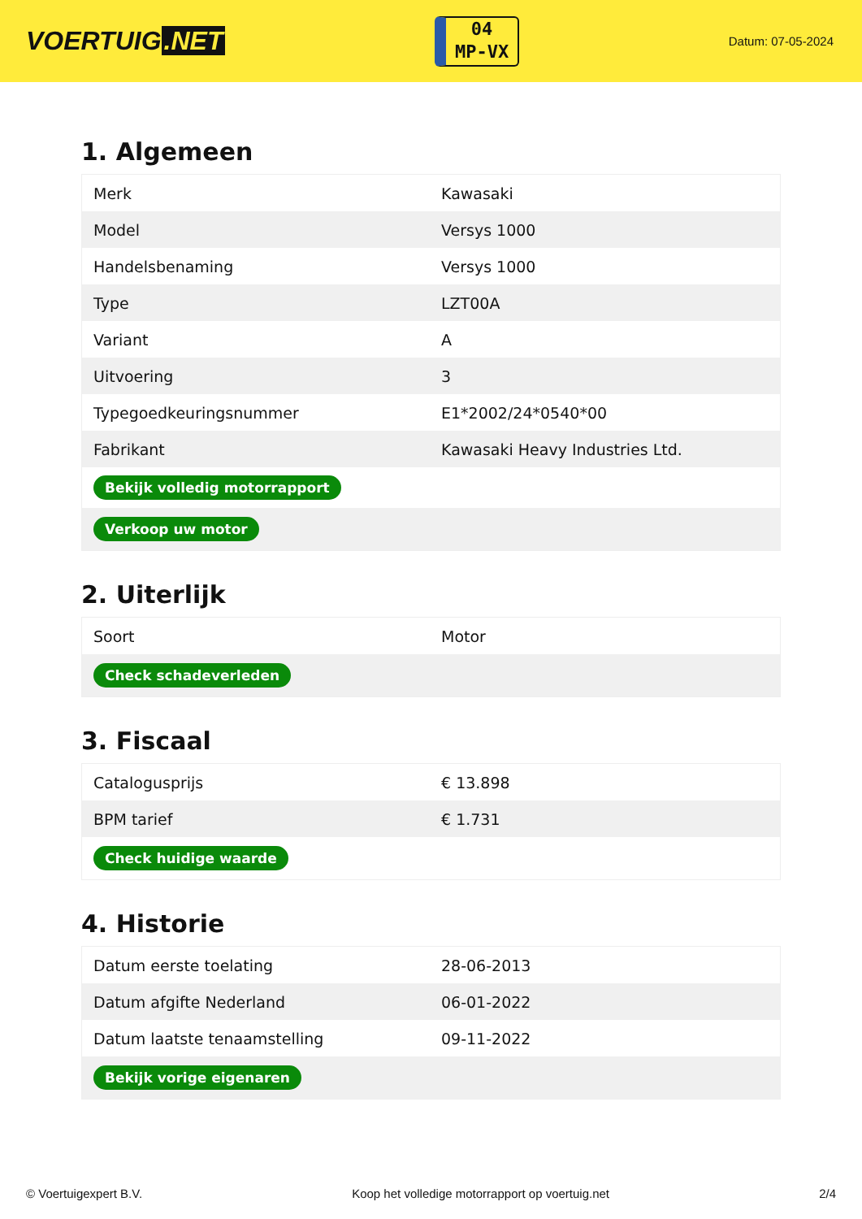VOERTUIG.NET
04
MP-VX
Datum: 07-05-2024
1. Algemeen
| Merk | Kawasaki |
| Model | Versys 1000 |
| Handelsbenaming | Versys 1000 |
| Type | LZT00A |
| Variant | A |
| Uitvoering | 3 |
| Typegoedkeuringsnummer | E1*2002/24*0540*00 |
| Fabrikant | Kawasaki Heavy Industries Ltd. |
| Bekijk volledig motorrapport | |
| Verkoop uw motor | |
2. Uiterlijk
| Soort | Motor |
| Check schadeverleden | |
3. Fiscaal
| Catalogusprijs | € 13.898 |
| BPM tarief | € 1.731 |
| Check huidige waarde | |
4. Historie
| Datum eerste toelating | 28-06-2013 |
| Datum afgifte Nederland | 06-01-2022 |
| Datum laatste tenaamstelling | 09-11-2022 |
| Bekijk vorige eigenaren | |
© Voertuigexpert B.V. Koop het volledige motorrapport op voertuig.net 2/4